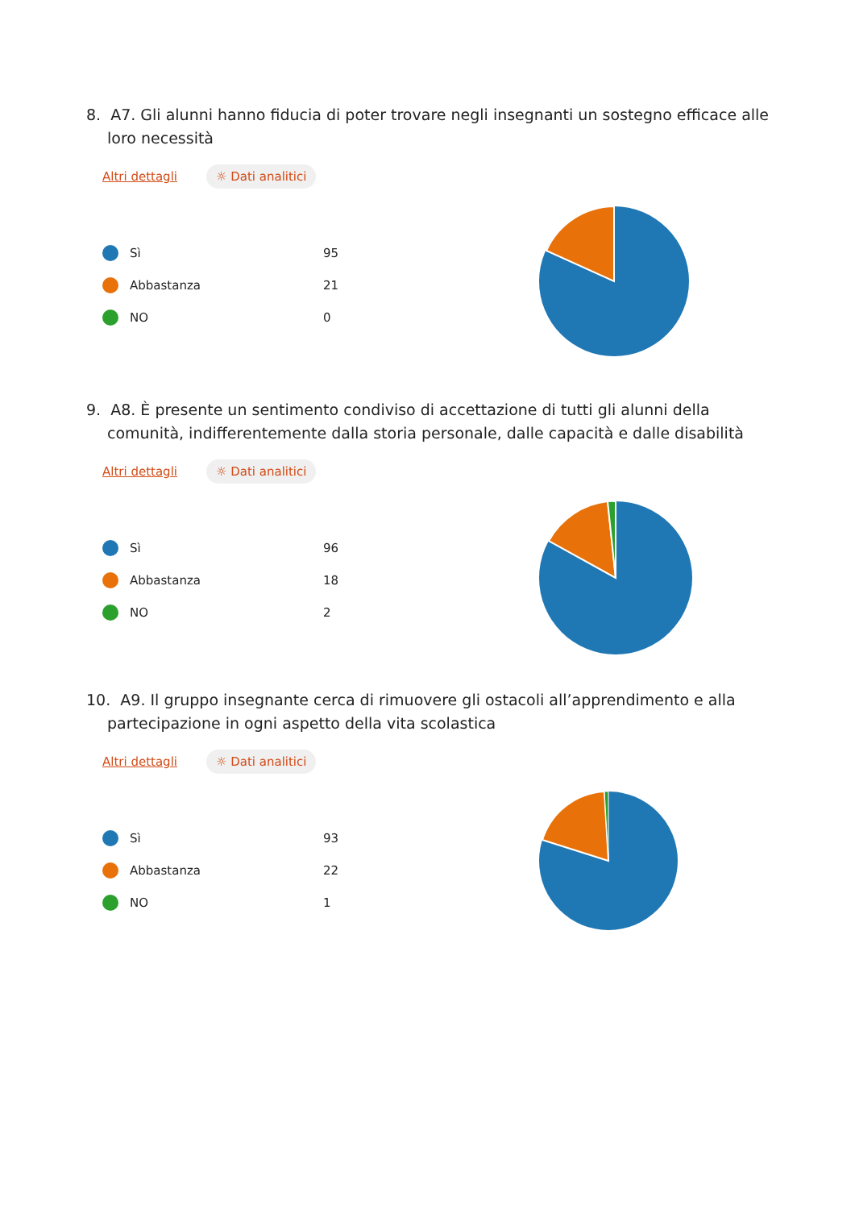8. A7. Gli alunni hanno fiducia di poter trovare negli insegnanti un sostegno efficace alle loro necessità
Altri dettagli ☼ Dati analitici
Sì 95
Abbastanza 21
NO 0
9. A8. È presente un sentimento condiviso di accettazione di tutti gli alunni della comunità, indifferentemente dalla storia personale, dalle capacità e dalle disabilità
Altri dettagli ☼ Dati analitici
Sì 96
Abbastanza 18
NO 2
10. A9. Il gruppo insegnante cerca di rimuovere gli ostacoli all’apprendimento e alla partecipazione in ogni aspetto della vita scolastica
Altri dettagli ☼ Dati analitici
Sì 93
Abbastanza 22
NO 1